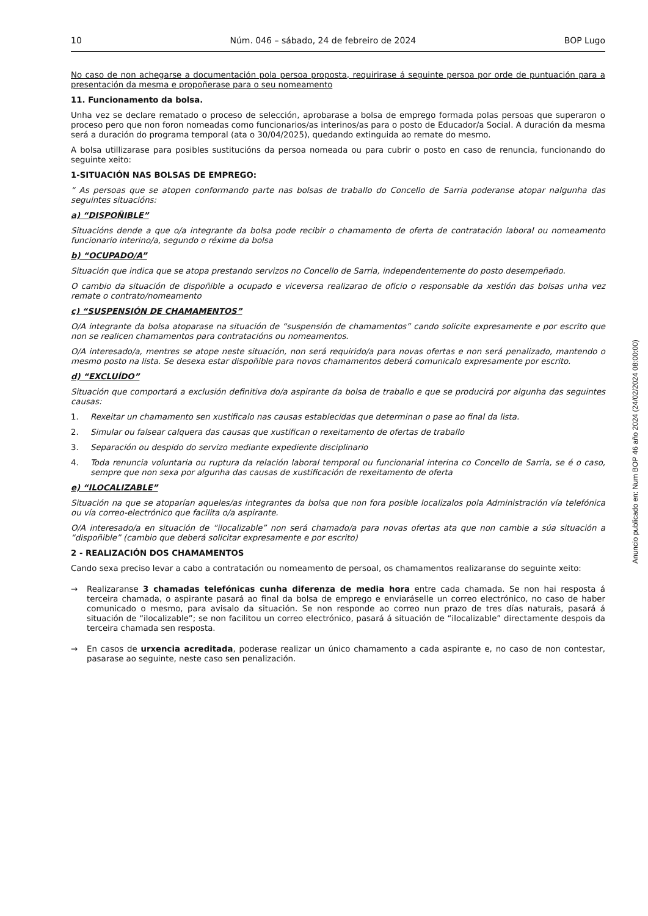10 Núm. 046 – sábado, 24 de febreiro de 2024 BOP Lugo
No caso de non achegarse a documentación pola persoa proposta, requirirase á seguinte persoa por orde de puntuación para a presentación da mesma e propoñerase para o seu nomeamento
11. Funcionamento da bolsa.
Unha vez se declare rematado o proceso de selección, aprobarase a bolsa de emprego formada polas persoas que superaron o proceso pero que non foron nomeadas como funcionarios/as interinos/as para o posto de Educador/a Social. A duración da mesma será a duración do programa temporal (ata o 30/04/2025), quedando extinguida ao remate do mesmo.
A bolsa utillizarase para posibles sustitucións da persoa nomeada ou para cubrir o posto en caso de renuncia, funcionando do seguinte xeito:
1-SITUACIÓN NAS BOLSAS DE EMPREGO:
“ As persoas que se atopen conformando parte nas bolsas de traballo do Concello de Sarria poderanse atopar nalgunha das seguintes situacións:
a) “DISPOÑIBLE”
Situacións dende a que o/a integrante da bolsa pode recibir o chamamento de oferta de contratación laboral ou nomeamento funcionario interino/a, segundo o réxime da bolsa
b) “OCUPADO/A”
Situación que indica que se atopa prestando servizos no Concello de Sarria, independentemente do posto desempeñado.
O cambio da situación de dispoñible a ocupado e viceversa realizarao de oficio o responsable da xestión das bolsas unha vez remate o contrato/nomeamento
c) “SUSPENSIÓN DE CHAMAMENTOS”
O/A integrante da bolsa atoparase na situación de “suspensión de chamamentos” cando solicite expresamente e por escrito que non se realicen chamamentos para contratacións ou nomeamentos.
O/A interesado/a, mentres se atope neste situación, non será requirido/a para novas ofertas e non será penalizado, mantendo o mesmo posto na lista. Se desexa estar dispoñible para novos chamamentos deberá comunicalo expresamente por escrito.
d) “EXCLUÍDO”
Situación que comportará a exclusión definitiva do/a aspirante da bolsa de traballo e que se producirá por algunha das seguintes causas:
1. Rexeitar un chamamento sen xustificalo nas causas establecidas que determinan o pase ao final da lista.
2. Simular ou falsear calquera das causas que xustifican o rexeitamento de ofertas de traballo
3. Separación ou despido do servizo mediante expediente disciplinario
4. Toda renuncia voluntaria ou ruptura da relación laboral temporal ou funcionarial interina co Concello de Sarria, se é o caso, sempre que non sexa por algunha das causas de xustificación de rexeitamento de oferta
e) “ILOCALIZABLE”
Situación na que se atoparían aqueles/as integrantes da bolsa que non fora posible localizalos pola Administración vía telefónica ou vía correo-electrónico que facilita o/a aspirante.
O/A interesado/a en situación de “ilocalizable” non será chamado/a para novas ofertas ata que non cambie a súa situación a “dispoñible” (cambio que deberá solicitar expresamente e por escrito)
2 - REALIZACIÓN DOS CHAMAMENTOS
Cando sexa preciso levar a cabo a contratación ou nomeamento de persoal, os chamamentos realizaranse do seguinte xeito:
→ Realizaranse 3 chamadas telefónicas cunha diferenza de media hora entre cada chamada. Se non hai resposta á terceira chamada, o aspirante pasará ao final da bolsa de emprego e enviaráselle un correo electrónico, no caso de haber comunicado o mesmo, para avisalo da situación. Se non responde ao correo nun prazo de tres días naturais, pasará á situación de “ilocalizable”; se non facilitou un correo electrónico, pasará á situación de “ilocalizable” directamente despois da terceira chamada sen resposta.
→ En casos de urxencia acreditada, poderase realizar un único chamamento a cada aspirante e, no caso de non contestar, pasarase ao seguinte, neste caso sen penalización.
Anuncio publicado en: Num BOP 46 año 2024 (24/02/2024 08:00:00)